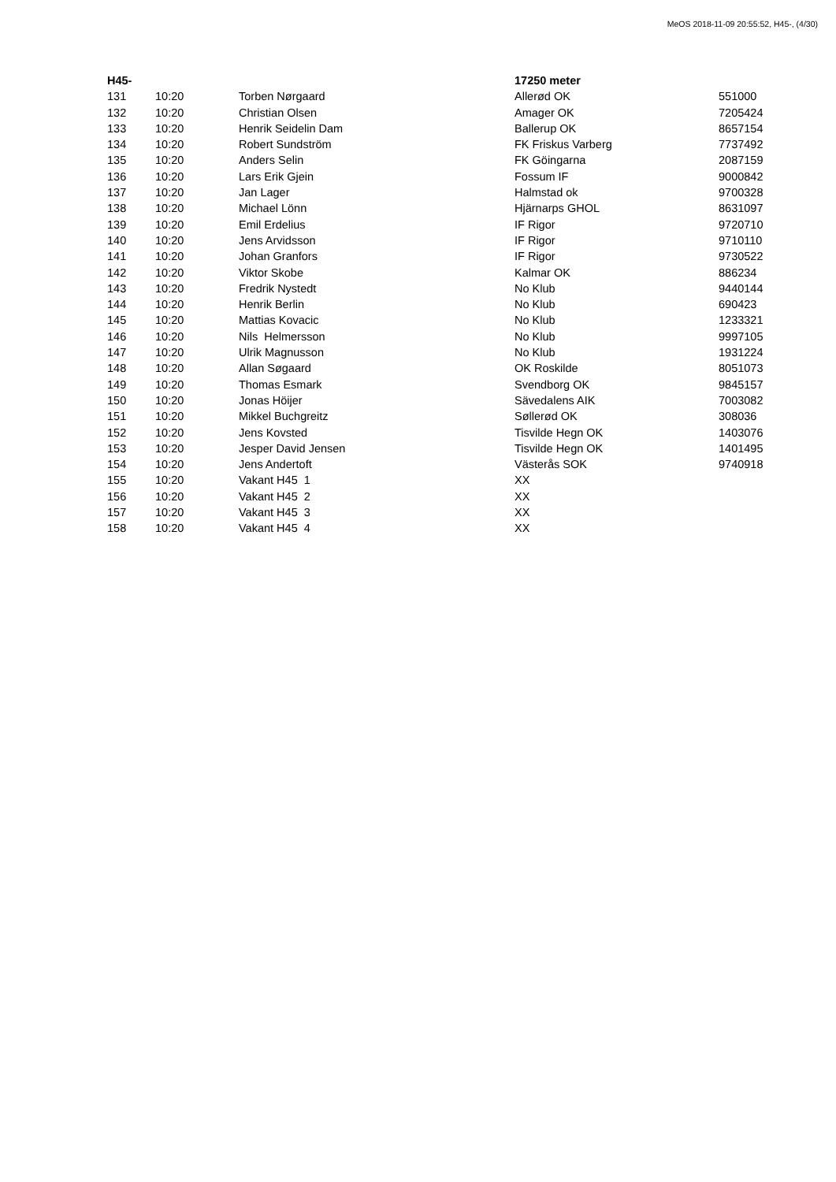MeOS 2018-11-09 20:55:52, H45-, (4/30)
| H45- | | | 17250 meter | |
| --- | --- | --- | --- | --- |
| 131 | 10:20 | Torben Nørgaard | Allerød OK | 551000 |
| 132 | 10:20 | Christian Olsen | Amager OK | 7205424 |
| 133 | 10:20 | Henrik Seidelin Dam | Ballerup OK | 8657154 |
| 134 | 10:20 | Robert Sundström | FK Friskus Varberg | 7737492 |
| 135 | 10:20 | Anders Selin | FK Göingarna | 2087159 |
| 136 | 10:20 | Lars Erik Gjein | Fossum IF | 9000842 |
| 137 | 10:20 | Jan Lager | Halmstad ok | 9700328 |
| 138 | 10:20 | Michael Lönn | Hjärnarps GHOL | 8631097 |
| 139 | 10:20 | Emil Erdelius | IF Rigor | 9720710 |
| 140 | 10:20 | Jens Arvidsson | IF Rigor | 9710110 |
| 141 | 10:20 | Johan Granfors | IF Rigor | 9730522 |
| 142 | 10:20 | Viktor Skobe | Kalmar OK | 886234 |
| 143 | 10:20 | Fredrik Nystedt | No Klub | 9440144 |
| 144 | 10:20 | Henrik Berlin | No Klub | 690423 |
| 145 | 10:20 | Mattias Kovacic | No Klub | 1233321 |
| 146 | 10:20 | Nils Helmersson | No Klub | 9997105 |
| 147 | 10:20 | Ulrik Magnusson | No Klub | 1931224 |
| 148 | 10:20 | Allan Søgaard | OK Roskilde | 8051073 |
| 149 | 10:20 | Thomas Esmark | Svendborg OK | 9845157 |
| 150 | 10:20 | Jonas Höijer | Sävedalens AIK | 7003082 |
| 151 | 10:20 | Mikkel Buchgreitz | Søllerød OK | 308036 |
| 152 | 10:20 | Jens Kovsted | Tisvilde Hegn OK | 1403076 |
| 153 | 10:20 | Jesper David Jensen | Tisvilde Hegn OK | 1401495 |
| 154 | 10:20 | Jens Andertoft | Västerås SOK | 9740918 |
| 155 | 10:20 | Vakant H45 1 | XX | |
| 156 | 10:20 | Vakant H45 2 | XX | |
| 157 | 10:20 | Vakant H45 3 | XX | |
| 158 | 10:20 | Vakant H45 4 | XX | |